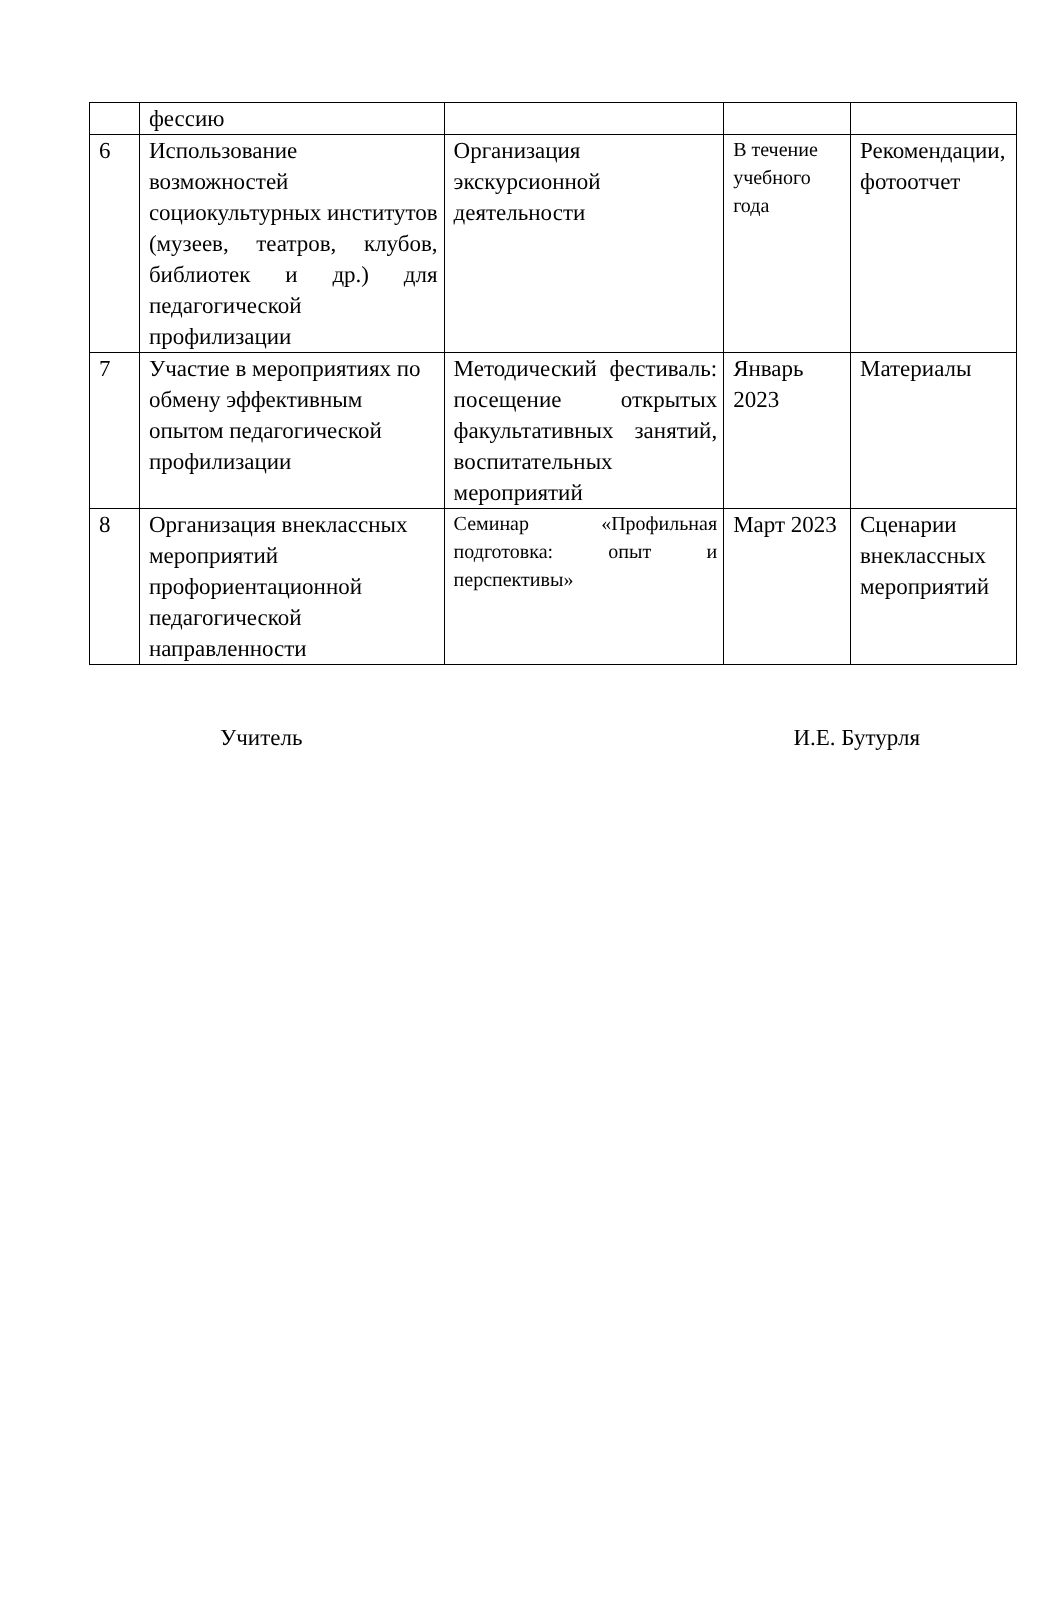| | фессию | | | |
| 6 | Использование возможностей социокультурных институтов (музеев, театров, клубов, библиотек и др.) для педагогической профилизации | Организация экскурсионной деятельности | В течение учебного года | Рекомендации, фотоотчет |
| 7 | Участие в мероприятиях по обмену эффективным опытом педагогической профилизации | Методический фестиваль: посещение открытых факультативных занятий, воспитательных мероприятий | Январь 2023 | Материалы |
| 8 | Организация внеклассных мероприятий профориентационной педагогической направленности | Семинар «Профильная подготовка: опыт и перспективы» | Март 2023 | Сценарии внеклассных мероприятий |
Учитель И.Е. Бутурля